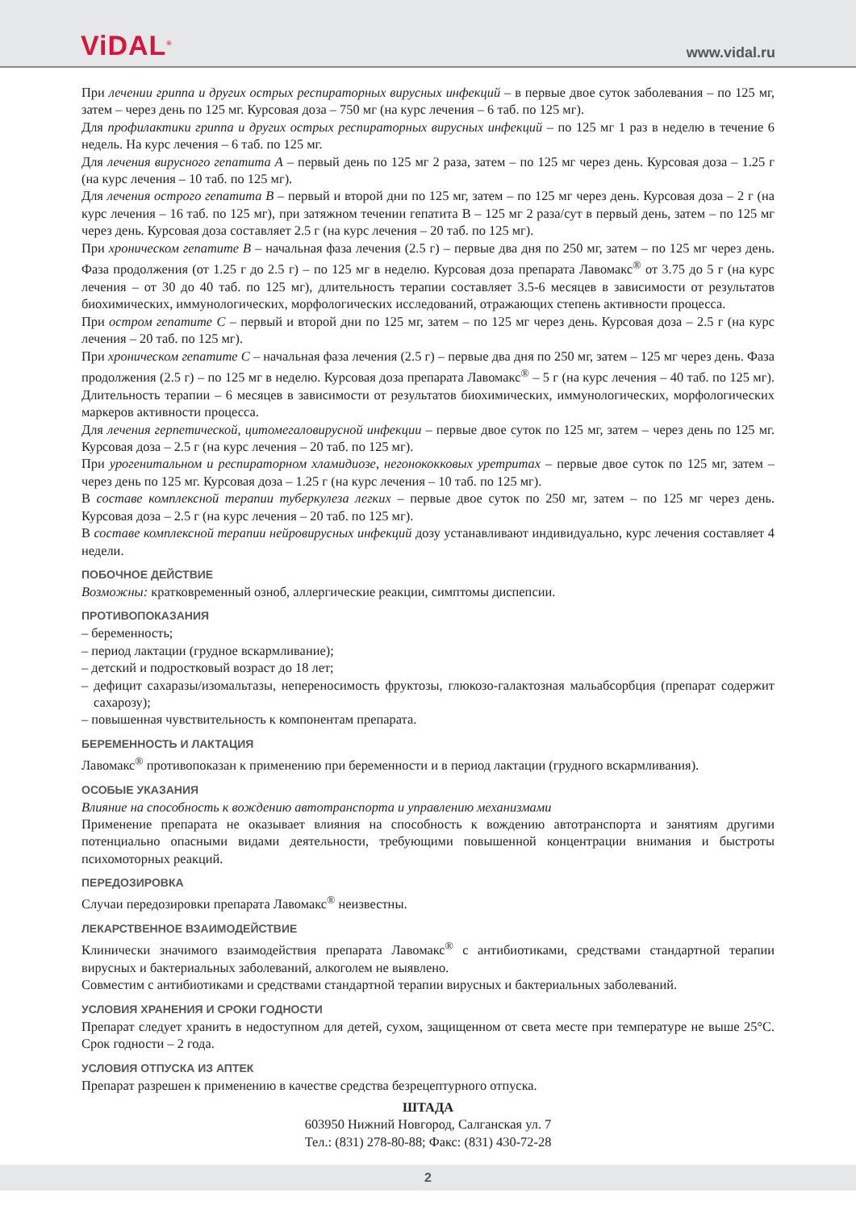ViDAL<sup>®</sup>
www.vidal.ru
При лечении гриппа и других острых респираторных вирусных инфекций – в первые двое суток заболевания – по 125 мг, затем – через день по 125 мг. Курсовая доза – 750 мг (на курс лечения – 6 таб. по 125 мг).
Для профилактики гриппа и других острых респираторных вирусных инфекций – по 125 мг 1 раз в неделю в течение 6 недель. На курс лечения – 6 таб. по 125 мг.
Для лечения вирусного гепатита А – первый день по 125 мг 2 раза, затем – по 125 мг через день. Курсовая доза – 1.25 г (на курс лечения – 10 таб. по 125 мг).
Для лечения острого гепатита В – первый и второй дни по 125 мг, затем – по 125 мг через день. Курсовая доза – 2 г (на курс лечения – 16 таб. по 125 мг), при затяжном течении гепатита В – 125 мг 2 раза/сут в первый день, затем – по 125 мг через день. Курсовая доза составляет 2.5 г (на курс лечения – 20 таб. по 125 мг).
При хроническом гепатите В – начальная фаза лечения (2.5 г) – первые два дня по 250 мг, затем – по 125 мг через день. Фаза продолжения (от 1.25 г до 2.5 г) – по 125 мг в неделю. Курсовая доза препарата Лавомакс<sup>®</sup> от 3.75 до 5 г (на курс лечения – от 30 до 40 таб. по 125 мг), длительность терапии составляет 3.5-6 месяцев в зависимости от результатов биохимических, иммунологических, морфологических исследований, отражающих степень активности процесса.
При остром гепатите С – первый и второй дни по 125 мг, затем – по 125 мг через день. Курсовая доза – 2.5 г (на курс лечения – 20 таб. по 125 мг).
При хроническом гепатите С – начальная фаза лечения (2.5 г) – первые два дня по 250 мг, затем – 125 мг через день. Фаза продолжения (2.5 г) – по 125 мг в неделю. Курсовая доза препарата Лавомакс<sup>®</sup> – 5 г (на курс лечения – 40 таб. по 125 мг). Длительность терапии – 6 месяцев в зависимости от результатов биохимических, иммунологических, морфологических маркеров активности процесса.
Для лечения герпетической, цитомегаловирусной инфекции – первые двое суток по 125 мг, затем – через день по 125 мг. Курсовая доза – 2.5 г (на курс лечения – 20 таб. по 125 мг).
При урогенитальном и респираторном хламидиозе, негонококковых уретритах – первые двое суток по 125 мг, затем – через день по 125 мг. Курсовая доза – 1.25 г (на курс лечения – 10 таб. по 125 мг).
В составе комплексной терапии туберкулеза легких – первые двое суток по 250 мг, затем – по 125 мг через день. Курсовая доза – 2.5 г (на курс лечения – 20 таб. по 125 мг).
В составе комплексной терапии нейровирусных инфекций дозу устанавливают индивидуально, курс лечения составляет 4 недели.
ПОБОЧНОЕ ДЕЙСТВИЕ
Возможны: кратковременный озноб, аллергические реакции, симптомы диспепсии.
ПРОТИВОПОКАЗАНИЯ
– беременность;
– период лактации (грудное вскармливание);
– детский и подростковый возраст до 18 лет;
– дефицит сахаразы/изомальтазы, непереносимость фруктозы, глюкозо-галактозная мальабсорбция (препарат содержит сахарозу);
– повышенная чувствительность к компонентам препарата.
БЕРЕМЕННОСТЬ И ЛАКТАЦИЯ
Лавомакс<sup>®</sup> противопоказан к применению при беременности и в период лактации (грудного вскармливания).
ОСОБЫЕ УКАЗАНИЯ
Влияние на способность к вождению автотранспорта и управлению механизмами
Применение препарата не оказывает влияния на способность к вождению автотранспорта и занятиям другими потенциально опасными видами деятельности, требующими повышенной концентрации внимания и быстроты психомоторных реакций.
ПЕРЕДОЗИРОВКА
Случаи передозировки препарата Лавомакс<sup>®</sup> неизвестны.
ЛЕКАРСТВЕННОЕ ВЗАИМОДЕЙСТВИЕ
Клинически значимого взаимодействия препарата Лавомакс<sup>®</sup> с антибиотиками, средствами стандартной терапии вирусных и бактериальных заболеваний, алкоголем не выявлено.
Совместим с антибиотиками и средствами стандартной терапии вирусных и бактериальных заболеваний.
УСЛОВИЯ ХРАНЕНИЯ И СРОКИ ГОДНОСТИ
Препарат следует хранить в недоступном для детей, сухом, защищенном от света месте при температуре не выше 25°С. Срок годности – 2 года.
УСЛОВИЯ ОТПУСКА ИЗ АПТЕК
Препарат разрешен к применению в качестве средства безрецептурного отпуска.
ШТАДА
603950 Нижний Новгород, Салганская ул. 7
Тел.: (831) 278-80-88; Факс: (831) 430-72-28
2